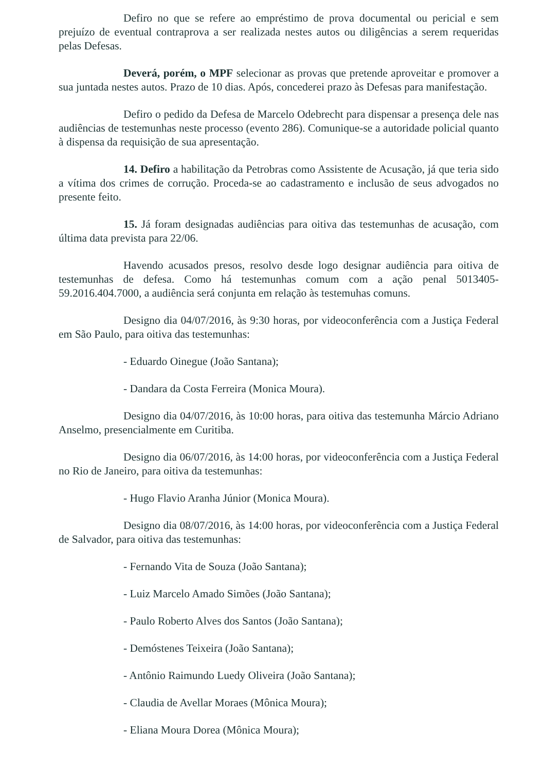Defiro no que se refere ao empréstimo de prova documental ou pericial e sem prejuízo de eventual contraprova a ser realizada nestes autos ou diligências a serem requeridas pelas Defesas.
Deverá, porém, o MPF selecionar as provas que pretende aproveitar e promover a sua juntada nestes autos. Prazo de 10 dias. Após, concederei prazo às Defesas para manifestação.
Defiro o pedido da Defesa de Marcelo Odebrecht para dispensar a presença dele nas audiências de testemunhas neste processo (evento 286). Comunique-se a autoridade policial quanto à dispensa da requisição de sua apresentação.
14. Defiro a habilitação da Petrobras como Assistente de Acusação, já que teria sido a vítima dos crimes de corrução. Proceda-se ao cadastramento e inclusão de seus advogados no presente feito.
15. Já foram designadas audiências para oitiva das testemunhas de acusação, com última data prevista para 22/06.
Havendo acusados presos, resolvo desde logo designar audiência para oitiva de testemunhas de defesa. Como há testemunhas comum com a ação penal 5013405-59.2016.404.7000, a audiência será conjunta em relação às testemuhas comuns.
Designo dia 04/07/2016, às 9:30 horas, por videoconferência com a Justiça Federal em São Paulo, para oitiva das testemunhas:
- Eduardo Oinegue (João Santana);
- Dandara da Costa Ferreira (Monica Moura).
Designo dia 04/07/2016, às 10:00 horas, para oitiva das testemunha Márcio Adriano Anselmo, presencialmente em Curitiba.
Designo dia 06/07/2016, às 14:00 horas, por videoconferência com a Justiça Federal no Rio de Janeiro, para oitiva da testemunhas:
- Hugo Flavio Aranha Júnior (Monica Moura).
Designo dia 08/07/2016, às 14:00 horas, por videoconferência com a Justiça Federal de Salvador, para oitiva das testemunhas:
- Fernando Vita de Souza (João Santana);
- Luiz Marcelo Amado Simões (João Santana);
- Paulo Roberto Alves dos Santos (João Santana);
- Demóstenes Teixeira (João Santana);
- Antônio Raimundo Luedy Oliveira (João Santana);
- Claudia de Avellar Moraes (Mônica Moura);
- Eliana Moura Dorea (Mônica Moura);